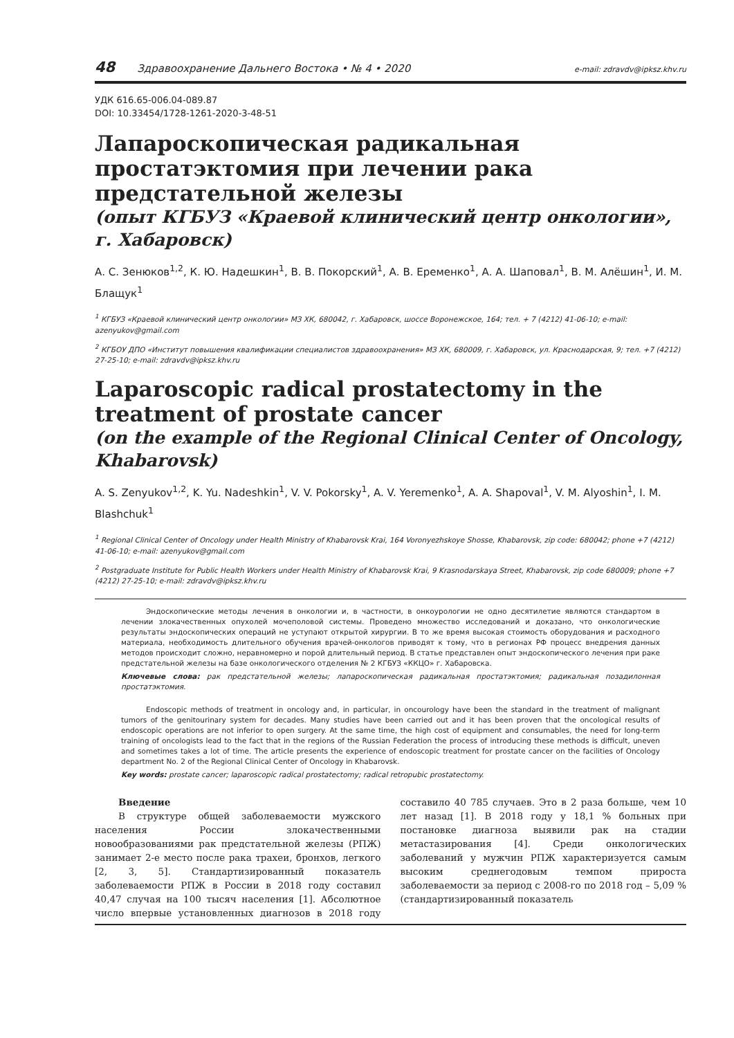48 Здравоохранение Дальнего Востока • № 4 • 2020 e-mail: zdravdv@ipksz.khv.ru
УДК 616.65-006.04-089.87
DOI: 10.33454/1728-1261-2020-3-48-51
Лапароскопическая радикальная простатэктомия при лечении рака предстательной железы
(опыт КГБУЗ «Краевой клинический центр онкологии», г. Хабаровск)
А. С. Зенюков<sup>1,2</sup>, К. Ю. Надешкин<sup>1</sup>, В. В. Покорский<sup>1</sup>, А. В. Еременко<sup>1</sup>, А. А. Шаповал<sup>1</sup>, В. М. Алёшин<sup>1</sup>, И. М. Блащук<sup>1</sup>
<sup>1</sup> КГБУЗ «Краевой клинический центр онкологии» МЗ ХК, 680042, г. Хабаровск, шоссе Воронежское, 164; тел. + 7 (4212) 41-06-10; e-mail: azenyukov@gmail.com
<sup>2</sup> КГБОУ ДПО «Институт повышения квалификации специалистов здравоохранения» МЗ ХК, 680009, г. Хабаровск, ул. Краснодарская, 9; тел. +7 (4212) 27-25-10; e-mail: zdravdv@ipksz.khv.ru
Laparoscopic radical prostatectomy in the treatment of prostate cancer
(on the example of the Regional Clinical Center of Oncology, Khabarovsk)
A. S. Zenyukov<sup>1,2</sup>, K. Yu. Nadeshkin<sup>1</sup>, V. V. Pokorsky<sup>1</sup>, A. V. Yeremenko<sup>1</sup>, A. A. Shapoval<sup>1</sup>, V. M. Alyoshin<sup>1</sup>, I. M. Blashchuk<sup>1</sup>
<sup>1</sup> Regional Clinical Center of Oncology under Health Ministry of Khabarovsk Krai, 164 Voronyezhskoye Shosse, Khabarovsk, zip code: 680042; phone +7 (4212) 41-06-10; e-mail: azenyukov@gmail.com
<sup>2</sup> Postgraduate Institute for Public Health Workers under Health Ministry of Khabarovsk Krai, 9 Krasnodarskaya Street, Khabarovsk, zip code 680009; phone +7 (4212) 27-25-10; e-mail: zdravdv@ipksz.khv.ru
Эндоскопические методы лечения в онкологии и, в частности, в онкоурологии не одно десятилетие являются стандартом в лечении злокачественных опухолей мочеполовой системы. Проведено множество исследований и доказано, что онкологические результаты эндоскопических операций не уступают открытой хирургии. В то же время высокая стоимость оборудования и расходного материала, необходимость длительного обучения врачей-онкологов приводят к тому, что в регионах РФ процесс внедрения данных методов происходит сложно, неравномерно и порой длительный период. В статье представлен опыт эндоскопического лечения при раке предстательной железы на базе онкологического отделения № 2 КГБУЗ «ККЦО» г. Хабаровска.
Ключевые слова: рак предстательной железы; лапароскопическая радикальная простатэктомия; радикальная позадилонная простатэктомия.
Endoscopic methods of treatment in oncology and, in particular, in oncourology have been the standard in the treatment of malignant tumors of the genitourinary system for decades. Many studies have been carried out and it has been proven that the oncological results of endoscopic operations are not inferior to open surgery. At the same time, the high cost of equipment and consumables, the need for long-term training of oncologists lead to the fact that in the regions of the Russian Federation the process of introducing these methods is difficult, uneven and sometimes takes a lot of time. The article presents the experience of endoscopic treatment for prostate cancer on the facilities of Oncology department No. 2 of the Regional Clinical Center of Oncology in Khabarovsk.
Key words: prostate cancer; laparoscopic radical prostatectomy; radical retropubic prostatectomy.
Введение
В структуре общей заболеваемости мужского населения России злокачественными новообразованиями рак предстательной железы (РПЖ) занимает 2-е место после рака трахеи, бронхов, легкого [2, 3, 5]. Стандартизированный показатель заболеваемости РПЖ в России в 2018 году составил 40,47 случая на 100 тысяч населения [1]. Абсолютное число впервые установленных диагнозов в 2018 году составило 40 785 случаев. Это в 2 раза больше, чем 10 лет назад [1]. В 2018 году у 18,1 % больных при постановке диагноза выявили рак на стадии метастазирования [4]. Среди онкологических заболеваний у мужчин РПЖ характеризуется самым высоким среднегодовым темпом прироста заболеваемости за период с 2008-го по 2018 год – 5,09 % (стандартизированный показатель